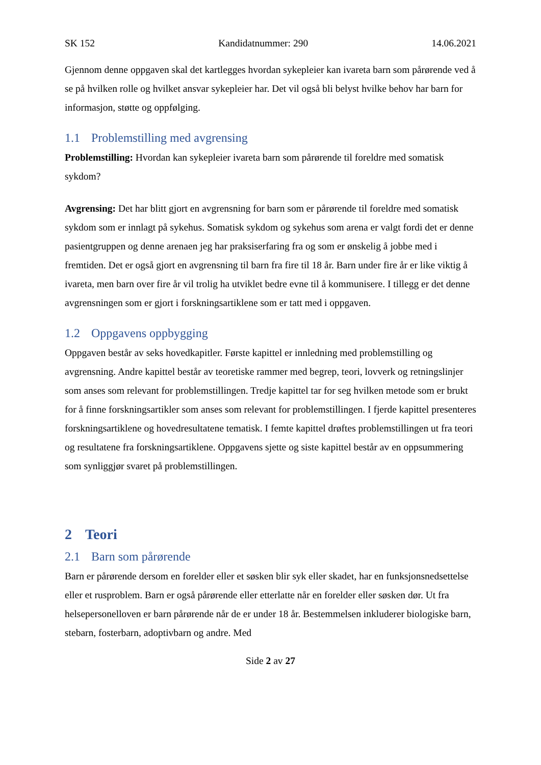SK 152 Kandidatnummer: 290 14.06.2021
Gjennom denne oppgaven skal det kartlegges hvordan sykepleier kan ivareta barn som pårørende ved å se på hvilken rolle og hvilket ansvar sykepleier har. Det vil også bli belyst hvilke behov har barn for informasjon, støtte og oppfølging.
1.1 Problemstilling med avgrensing
Problemstilling: Hvordan kan sykepleier ivareta barn som pårørende til foreldre med somatisk sykdom?
Avgrensing: Det har blitt gjort en avgrensning for barn som er pårørende til foreldre med somatisk sykdom som er innlagt på sykehus. Somatisk sykdom og sykehus som arena er valgt fordi det er denne pasientgruppen og denne arenaen jeg har praksiserfaring fra og som er ønskelig å jobbe med i fremtiden. Det er også gjort en avgrensning til barn fra fire til 18 år. Barn under fire år er like viktig å ivareta, men barn over fire år vil trolig ha utviklet bedre evne til å kommunisere. I tillegg er det denne avgrensningen som er gjort i forskningsartiklene som er tatt med i oppgaven.
1.2 Oppgavens oppbygging
Oppgaven består av seks hovedkapitler. Første kapittel er innledning med problemstilling og avgrensning. Andre kapittel består av teoretiske rammer med begrep, teori, lovverk og retningslinjer som anses som relevant for problemstillingen. Tredje kapittel tar for seg hvilken metode som er brukt for å finne forskningsartikler som anses som relevant for problemstillingen. I fjerde kapittel presenteres forskningsartiklene og hovedresultatene tematisk. I femte kapittel drøftes problemstillingen ut fra teori og resultatene fra forskningsartiklene. Oppgavens sjette og siste kapittel består av en oppsummering som synliggjør svaret på problemstillingen.
2 Teori
2.1 Barn som pårørende
Barn er pårørende dersom en forelder eller et søsken blir syk eller skadet, har en funksjonsnedsettelse eller et rusproblem. Barn er også pårørende eller etterlatte når en forelder eller søsken dør. Ut fra helsepersonelloven er barn pårørende når de er under 18 år. Bestemmelsen inkluderer biologiske barn, stebarn, fosterbarn, adoptivbarn og andre. Med
Side 2 av 27